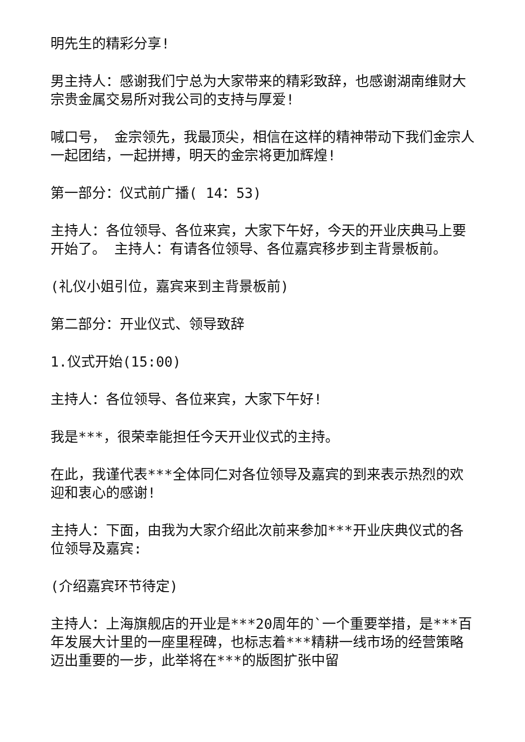明先生的精彩分享!
男主持人：感谢我们宁总为大家带来的精彩致辞，也感谢湖南维财大宗贵金属交易所对我公司的支持与厚爱!
喊口号， 金宗领先，我最顶尖，相信在这样的精神带动下我们金宗人一起团结，一起拼搏，明天的金宗将更加辉煌!
第一部分：仪式前广播( 14：53)
主持人：各位领导、各位来宾，大家下午好，今天的开业庆典马上要开始了。 主持人：有请各位领导、各位嘉宾移步到主背景板前。
(礼仪小姐引位，嘉宾来到主背景板前)
第二部分：开业仪式、领导致辞
1.仪式开始(15:00)
主持人：各位领导、各位来宾，大家下午好!
我是***，很荣幸能担任今天开业仪式的主持。
在此，我谨代表***全体同仁对各位领导及嘉宾的到来表示热烈的欢迎和衷心的感谢!
主持人：下面，由我为大家介绍此次前来参加***开业庆典仪式的各位领导及嘉宾:
(介绍嘉宾环节待定)
主持人：上海旗舰店的开业是***20周年的`一个重要举措，是***百年发展大计里的一座里程碑，也标志着***精耕一线市场的经营策略迈出重要的一步，此举将在***的版图扩张中留